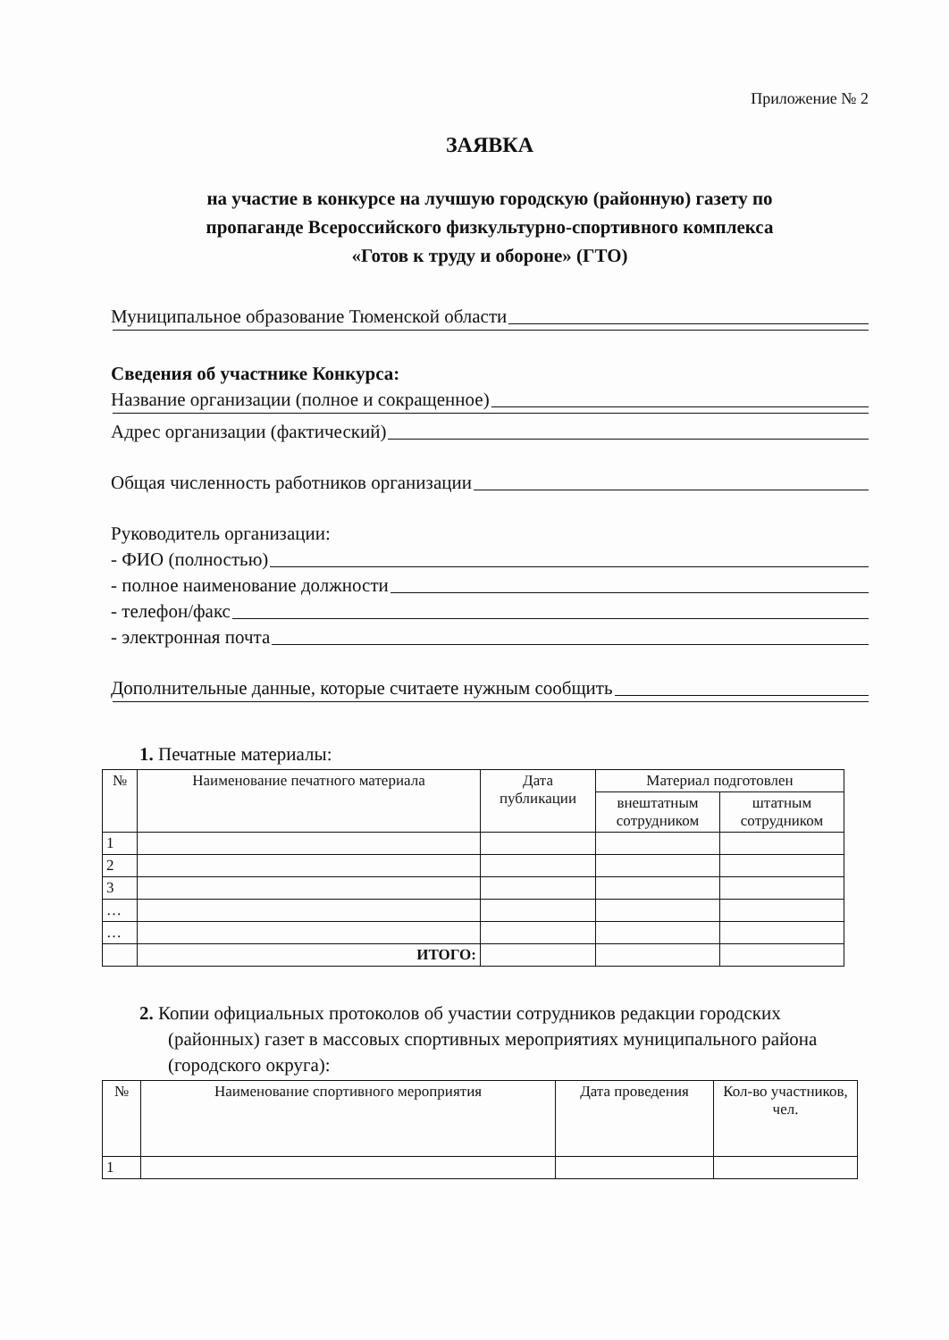Приложение № 2
ЗАЯВКА
на участие в конкурсе на лучшую городскую (районную) газету по
пропаганде Всероссийского физкультурно-спортивного комплекса
«Готов к труду и обороне» (ГТО)
Муниципальное образование Тюменской области
Сведения об участнике Конкурса:
Название организации (полное и сокращенное)
Адрес организации (фактический)
Общая численность работников организации
Руководитель организации:
- ФИО (полностью)
- полное наименование должности
- телефон/факс
- электронная почта
Дополнительные данные, которые считаете нужным сообщить
1. Печатные материалы:
| № | Наименование печатного материала | Дата публикации | Материал подготовлен | |
| --- | --- | --- | --- | --- |
| | | | внештатным сотрудником | штатным сотрудником |
| 1 | | | | |
| 2 | | | | |
| 3 | | | | |
| … | | | | |
| … | | | | |
| | ИТОГО: | | | |
2. Копии официальных протоколов об участии сотрудников редакции городских (районных) газет в массовых спортивных мероприятиях муниципального района (городского округа):
| № | Наименование спортивного мероприятия | Дата проведения | Кол-во участников, чел. |
| --- | --- | --- | --- |
| 1 | | | |